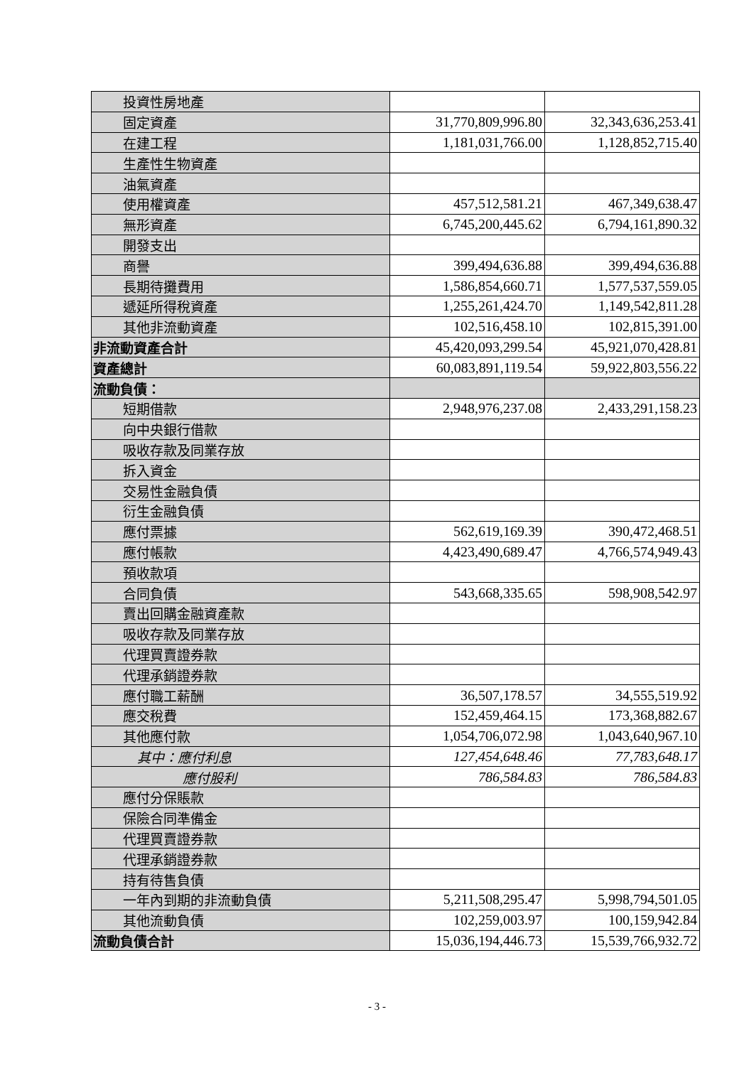| 投資性房地產 | | |
| 固定資產 | 31,770,809,996.80 | 32,343,636,253.41 |
| 在建工程 | 1,181,031,766.00 | 1,128,852,715.40 |
| 生產性生物資產 | | |
| 油氣資產 | | |
| 使用權資產 | 457,512,581.21 | 467,349,638.47 |
| 無形資產 | 6,745,200,445.62 | 6,794,161,890.32 |
| 開發支出 | | |
| 商譽 | 399,494,636.88 | 399,494,636.88 |
| 長期待攤費用 | 1,586,854,660.71 | 1,577,537,559.05 |
| 遞延所得稅資產 | 1,255,261,424.70 | 1,149,542,811.28 |
| 其他非流動資產 | 102,516,458.10 | 102,815,391.00 |
| 非流動資產合計 | 45,420,093,299.54 | 45,921,070,428.81 |
| 資產總計 | 60,083,891,119.54 | 59,922,803,556.22 |
| 流動負債： | | |
| 短期借款 | 2,948,976,237.08 | 2,433,291,158.23 |
| 向中央銀行借款 | | |
| 吸收存款及同業存放 | | |
| 拆入資金 | | |
| 交易性金融負債 | | |
| 衍生金融負債 | | |
| 應付票據 | 562,619,169.39 | 390,472,468.51 |
| 應付帳款 | 4,423,490,689.47 | 4,766,574,949.43 |
| 預收款項 | | |
| 合同負債 | 543,668,335.65 | 598,908,542.97 |
| 賣出回購金融資產款 | | |
| 吸收存款及同業存放 | | |
| 代理買賣證券款 | | |
| 代理承銷證券款 | | |
| 應付職工薪酬 | 36,507,178.57 | 34,555,519.92 |
| 應交稅費 | 152,459,464.15 | 173,368,882.67 |
| 其他應付款 | 1,054,706,072.98 | 1,043,640,967.10 |
| 其中：應付利息 | 127,454,648.46 | 77,783,648.17 |
| 應付股利 | 786,584.83 | 786,584.83 |
| 應付分保賬款 | | |
| 保險合同準備金 | | |
| 代理買賣證券款 | | |
| 代理承銷證券款 | | |
| 持有待售負債 | | |
| 一年內到期的非流動負債 | 5,211,508,295.47 | 5,998,794,501.05 |
| 其他流動負債 | 102,259,003.97 | 100,159,942.84 |
| 流動負債合計 | 15,036,194,446.73 | 15,539,766,932.72 |
- 3 -